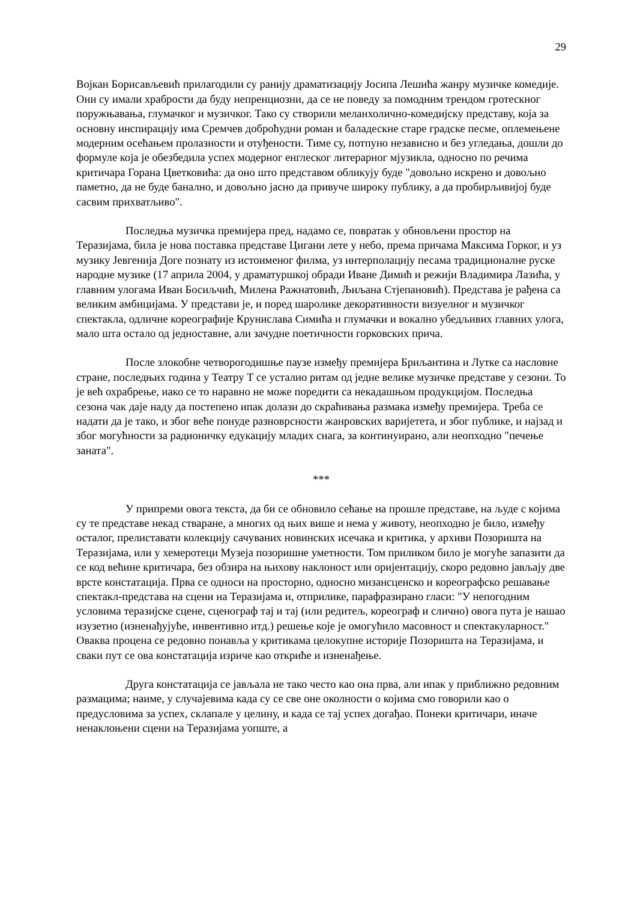29
Војкан Борисављевић прилагодили су ранију драматизацију Јосипа Лешића жанру музичке комедије. Они су имали храбрости да буду непренциозни, да се не поведу за помодним трендом гротескног поружњавања, глумачког и музичког. Тако су створили меланхолично-комедијску представу, која за основну инспирацију има Сремчев доброћудни роман и баладескне старе градске песме, оплемењене модерним осећањем пролазности и отуђености. Тиме су, потпуно независно и без угледања, дошли до формуле која је обезбедила успех модерног енглеског литерарног мјузикла, односно по речима критичара Горана Цветковића: да оно што представом обликују буде "довољно искрено и довољно паметно, да не буде банално, и довољно јасно да привуче широку публику, а да пробирљивијој буде сасвим прихватљиво".
Последња музичка премијера пред, надамо се, повратак у обновљени простор на Теразијама, била је нова поставка представе Цигани лете у небо, према причама Максима Горког, и уз музику Јевгенија Доге познату из истоименог филма, уз интерполацију песама традиционалне руске народне музике (17 априла 2004, у драматуршкој обради Иване Димић и режији Владимира Лазића, у главним улогама Иван Босиљчић, Милена Ражнатовић, Љиљана Стјепановић). Представа је рађена са великим амбицијама. У представи је, и поред шаролике декоративности визуелног и музичког спектакла, одличне кореографије Крунислава Симића и глумачки и вокално убедљивих главних улога, мало шта остало од једноставне, али зачудне поетичности горковских прича.
После злокобне четворогодишње паузе између премијера Бриљантина и Лутке са насловне стране, последњих година у Театру Т се усталио ритам од једне велике музичке представе у сезони. То је већ охрабрење, иако се то наравно не може поредити са некадашњом продукцијом. Последња сезона чак даје наду да постепено ипак долази до скраћивања размака између премијера. Треба се надати да је тако, и због веће понуде разноврсности жанровских варијетета, и због публике, и најзад и због могућности за радионичку едукацију младих снага, за континуирано, али неопходно "печење заната".
***
У припреми овога текста, да би се обновило сећање на прошле представе, на људе с којима су те представе некад стваране, а многих од њих више и нема у животу, неопходно је било, између осталог, прелиставати колекцију сачуваних новинских исечака и критика, у архиви Позоришта на Теразијама, или у хемеротеци Музеја позоришне уметности. Том приликом било је могуће запазити да се код већине критичара, без обзира на њихову наклоност или оријентацију, скоро редовно јављају две врсте констатација. Прва се односи на просторно, односно мизансценско и кореографско решавање спектакл-представа на сцени на Теразијама и, отприлике, парафразирано гласи: "У непогодним условима теразијске сцене, сценограф тај и тај (или редитељ, кореограф и слично) овога пута је нашао изузетно (изненађујуће, инвентивно итд.) решење које је омогућило масовност и спектакуларност." Оваква процена се редовно понавља у критикама целокупне историје Позоришта на Теразијама, и сваки пут се ова констатација изриче као откриће и изненађење.
Друга констатација се јављала не тако често као она прва, али ипак у приближно редовним размацима; наиме, у случајевима када су се све оне околности о којима смо говорили као о предусловима за успех, склапале у целину, и када се тај успех догађао. Понеки критичари, иначе ненаклоњени сцени на Теразијама уопште, а